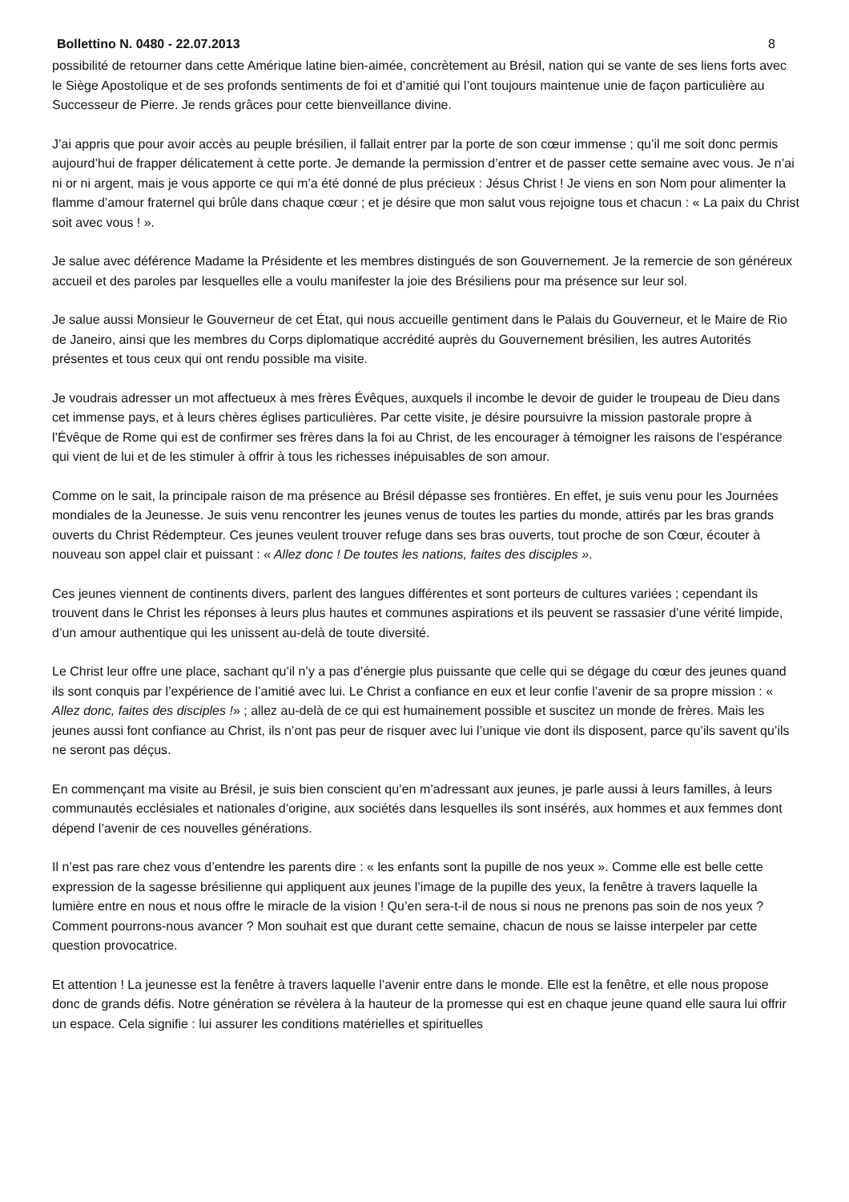Bollettino N. 0480 - 22.07.2013 8
possibilité de retourner dans cette Amérique latine bien-aimée, concrètement au Brésil, nation qui se vante de ses liens forts avec le Siège Apostolique et de ses profonds sentiments de foi et d’amitié qui l’ont toujours maintenue unie de façon particulière au Successeur de Pierre. Je rends grâces pour cette bienveillance divine.
J’ai appris que pour avoir accès au peuple brésilien, il fallait entrer par la porte de son cœur immense ; qu’il me soit donc permis aujourd’hui de frapper délicatement à cette porte. Je demande la permission d’entrer et de passer cette semaine avec vous. Je n’ai ni or ni argent, mais je vous apporte ce qui m’a été donné de plus précieux : Jésus Christ ! Je viens en son Nom pour alimenter la flamme d’amour fraternel qui brûle dans chaque cœur ; et je désire que mon salut vous rejoigne tous et chacun : « La paix du Christ soit avec vous ! ».
Je salue avec déférence Madame la Présidente et les membres distingués de son Gouvernement. Je la remercie de son généreux accueil et des paroles par lesquelles elle a voulu manifester la joie des Brésiliens pour ma présence sur leur sol.
Je salue aussi Monsieur le Gouverneur de cet État, qui nous accueille gentiment dans le Palais du Gouverneur, et le Maire de Rio de Janeiro, ainsi que les membres du Corps diplomatique accrédité auprès du Gouvernement brésilien, les autres Autorités présentes et tous ceux qui ont rendu possible ma visite.
Je voudrais adresser un mot affectueux à mes frères Évêques, auxquels il incombe le devoir de guider le troupeau de Dieu dans cet immense pays, et à leurs chères églises particulières. Par cette visite, je désire poursuivre la mission pastorale propre à l’Évêque de Rome qui est de confirmer ses frères dans la foi au Christ, de les encourager à témoigner les raisons de l’espérance qui vient de lui et de les stimuler à offrir à tous les richesses inépuisables de son amour.
Comme on le sait, la principale raison de ma présence au Brésil dépasse ses frontières. En effet, je suis venu pour les Journées mondiales de la Jeunesse. Je suis venu rencontrer les jeunes venus de toutes les parties du monde, attirés par les bras grands ouverts du Christ Rédempteur. Ces jeunes veulent trouver refuge dans ses bras ouverts, tout proche de son Cœur, écouter à nouveau son appel clair et puissant : « Allez donc ! De toutes les nations, faites des disciples ».
Ces jeunes viennent de continents divers, parlent des langues différentes et sont porteurs de cultures variées ; cependant ils trouvent dans le Christ les réponses à leurs plus hautes et communes aspirations et ils peuvent se rassasier d’une vérité limpide, d’un amour authentique qui les unissent au-delà de toute diversité.
Le Christ leur offre une place, sachant qu’il n’y a pas d’énergie plus puissante que celle qui se dégage du cœur des jeunes quand ils sont conquis par l’expérience de l’amitié avec lui. Le Christ a confiance en eux et leur confie l’avenir de sa propre mission : « Allez donc, faites des disciples !» ; allez au-delà de ce qui est humainement possible et suscitez un monde de frères. Mais les jeunes aussi font confiance au Christ, ils n’ont pas peur de risquer avec lui l’unique vie dont ils disposent, parce qu’ils savent qu’ils ne seront pas déçus.
En commençant ma visite au Brésil, je suis bien conscient qu’en m’adressant aux jeunes, je parle aussi à leurs familles, à leurs communautés ecclésiales et nationales d’origine, aux sociétés dans lesquelles ils sont insérés, aux hommes et aux femmes dont dépend l’avenir de ces nouvelles générations.
Il n’est pas rare chez vous d’entendre les parents dire : « les enfants sont la pupille de nos yeux ». Comme elle est belle cette expression de la sagesse brésilienne qui appliquent aux jeunes l’image de la pupille des yeux, la fenêtre à travers laquelle la lumière entre en nous et nous offre le miracle de la vision ! Qu’en sera-t-il de nous si nous ne prenons pas soin de nos yeux ? Comment pourrons-nous avancer ? Mon souhait est que durant cette semaine, chacun de nous se laisse interpeler par cette question provocatrice.
Et attention ! La jeunesse est la fenêtre à travers laquelle l’avenir entre dans le monde. Elle est la fenêtre, et elle nous propose donc de grands défis. Notre génération se révèlera à la hauteur de la promesse qui est en chaque jeune quand elle saura lui offrir un espace. Cela signifie : lui assurer les conditions matérielles et spirituelles